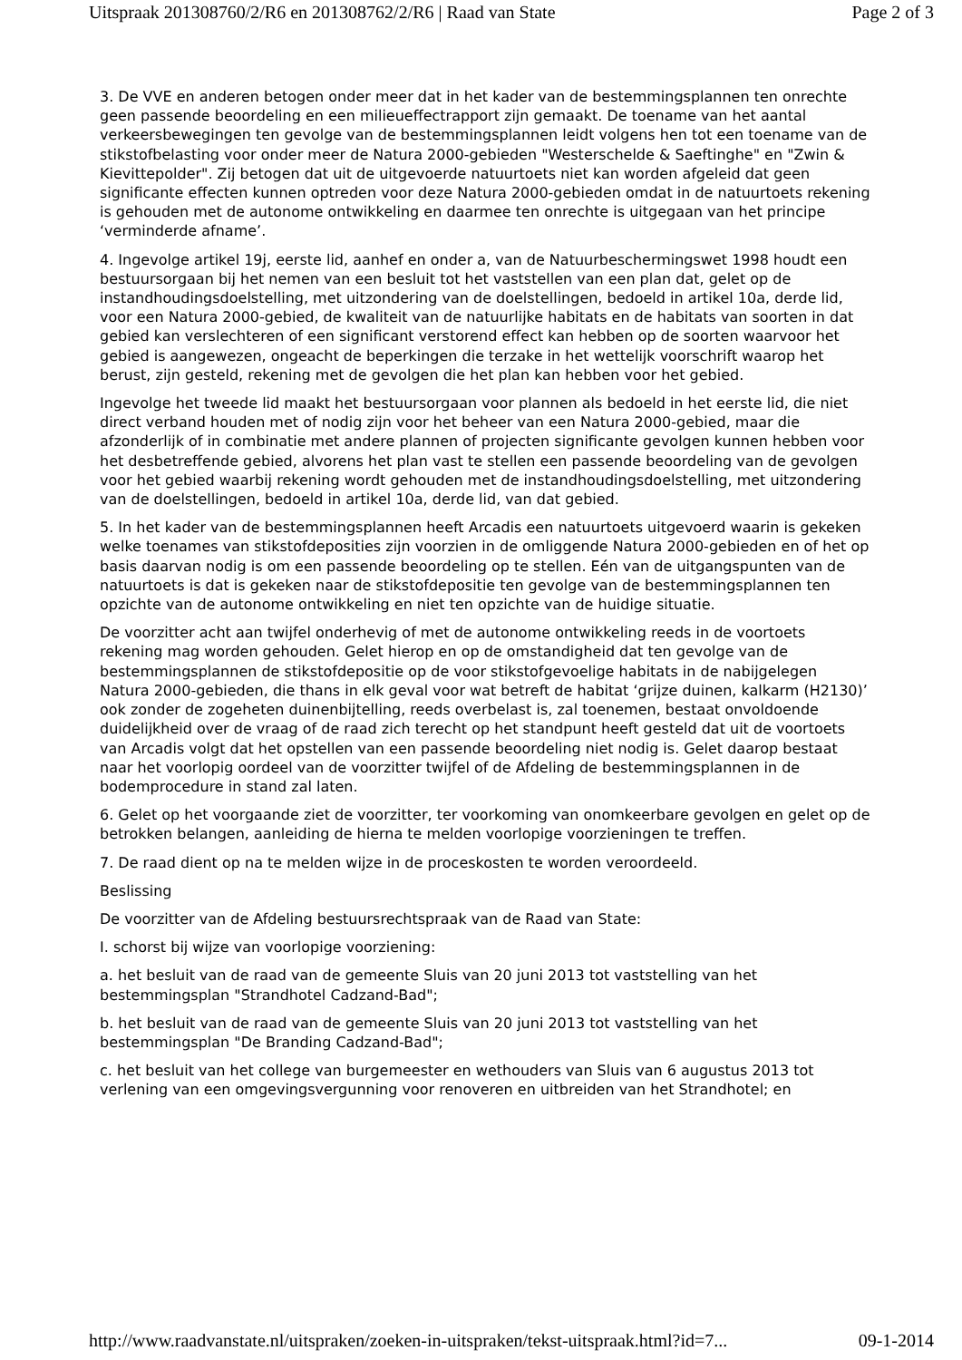Uitspraak 201308760/2/R6 en 201308762/2/R6 | Raad van State Page 2 of 3
3. De VVE en anderen betogen onder meer dat in het kader van de bestemmingsplannen ten onrechte geen passende beoordeling en een milieueffectrapport zijn gemaakt. De toename van het aantal verkeersbewegingen ten gevolge van de bestemmingsplannen leidt volgens hen tot een toename van de stikstofbelasting voor onder meer de Natura 2000-gebieden "Westerschelde & Saeftinghe" en "Zwin & Kievittepolder". Zij betogen dat uit de uitgevoerde natuurtoets niet kan worden afgeleid dat geen significante effecten kunnen optreden voor deze Natura 2000-gebieden omdat in de natuurtoets rekening is gehouden met de autonome ontwikkeling en daarmee ten onrechte is uitgegaan van het principe ‘verminderde afname’.
4. Ingevolge artikel 19j, eerste lid, aanhef en onder a, van de Natuurbeschermingswet 1998 houdt een bestuursorgaan bij het nemen van een besluit tot het vaststellen van een plan dat, gelet op de instandhoudingsdoelstelling, met uitzondering van de doelstellingen, bedoeld in artikel 10a, derde lid, voor een Natura 2000-gebied, de kwaliteit van de natuurlijke habitats en de habitats van soorten in dat gebied kan verslechteren of een significant verstorend effect kan hebben op de soorten waarvoor het gebied is aangewezen, ongeacht de beperkingen die terzake in het wettelijk voorschrift waarop het berust, zijn gesteld, rekening met de gevolgen die het plan kan hebben voor het gebied.
Ingevolge het tweede lid maakt het bestuursorgaan voor plannen als bedoeld in het eerste lid, die niet direct verband houden met of nodig zijn voor het beheer van een Natura 2000-gebied, maar die afzonderlijk of in combinatie met andere plannen of projecten significante gevolgen kunnen hebben voor het desbetreffende gebied, alvorens het plan vast te stellen een passende beoordeling van de gevolgen voor het gebied waarbij rekening wordt gehouden met de instandhoudingsdoelstelling, met uitzondering van de doelstellingen, bedoeld in artikel 10a, derde lid, van dat gebied.
5. In het kader van de bestemmingsplannen heeft Arcadis een natuurtoets uitgevoerd waarin is gekeken welke toenames van stikstofdeposities zijn voorzien in de omliggende Natura 2000-gebieden en of het op basis daarvan nodig is om een passende beoordeling op te stellen. Eén van de uitgangspunten van de natuurtoets is dat is gekeken naar de stikstofdepositie ten gevolge van de bestemmingsplannen ten opzichte van de autonome ontwikkeling en niet ten opzichte van de huidige situatie.
De voorzitter acht aan twijfel onderhevig of met de autonome ontwikkeling reeds in de voortoets rekening mag worden gehouden. Gelet hierop en op de omstandigheid dat ten gevolge van de bestemmingsplannen de stikstofdepositie op de voor stikstofgevoelige habitats in de nabijgelegen Natura 2000-gebieden, die thans in elk geval voor wat betreft de habitat ‘grijze duinen, kalkarm (H2130)’ ook zonder de zogeheten duinenbijtelling, reeds overbelast is, zal toenemen, bestaat onvoldoende duidelijkheid over de vraag of de raad zich terecht op het standpunt heeft gesteld dat uit de voortoets van Arcadis volgt dat het opstellen van een passende beoordeling niet nodig is. Gelet daarop bestaat naar het voorlopig oordeel van de voorzitter twijfel of de Afdeling de bestemmingsplannen in de bodemprocedure in stand zal laten.
6. Gelet op het voorgaande ziet de voorzitter, ter voorkoming van onomkeerbare gevolgen en gelet op de betrokken belangen, aanleiding de hierna te melden voorlopige voorzieningen te treffen.
7. De raad dient op na te melden wijze in de proceskosten te worden veroordeeld.
Beslissing
De voorzitter van de Afdeling bestuursrechtspraak van de Raad van State:
I. schorst bij wijze van voorlopige voorziening:
a. het besluit van de raad van de gemeente Sluis van 20 juni 2013 tot vaststelling van het bestemmingsplan "Strandhotel Cadzand-Bad";
b. het besluit van de raad van de gemeente Sluis van 20 juni 2013 tot vaststelling van het bestemmingsplan "De Branding Cadzand-Bad";
c. het besluit van het college van burgemeester en wethouders van Sluis van 6 augustus 2013 tot verlening van een omgevingsvergunning voor renoveren en uitbreiden van het Strandhotel; en
http://www.raadvanstate.nl/uitspraken/zoeken-in-uitspraken/tekst-uitspraak.html?id=7... 09-1-2014